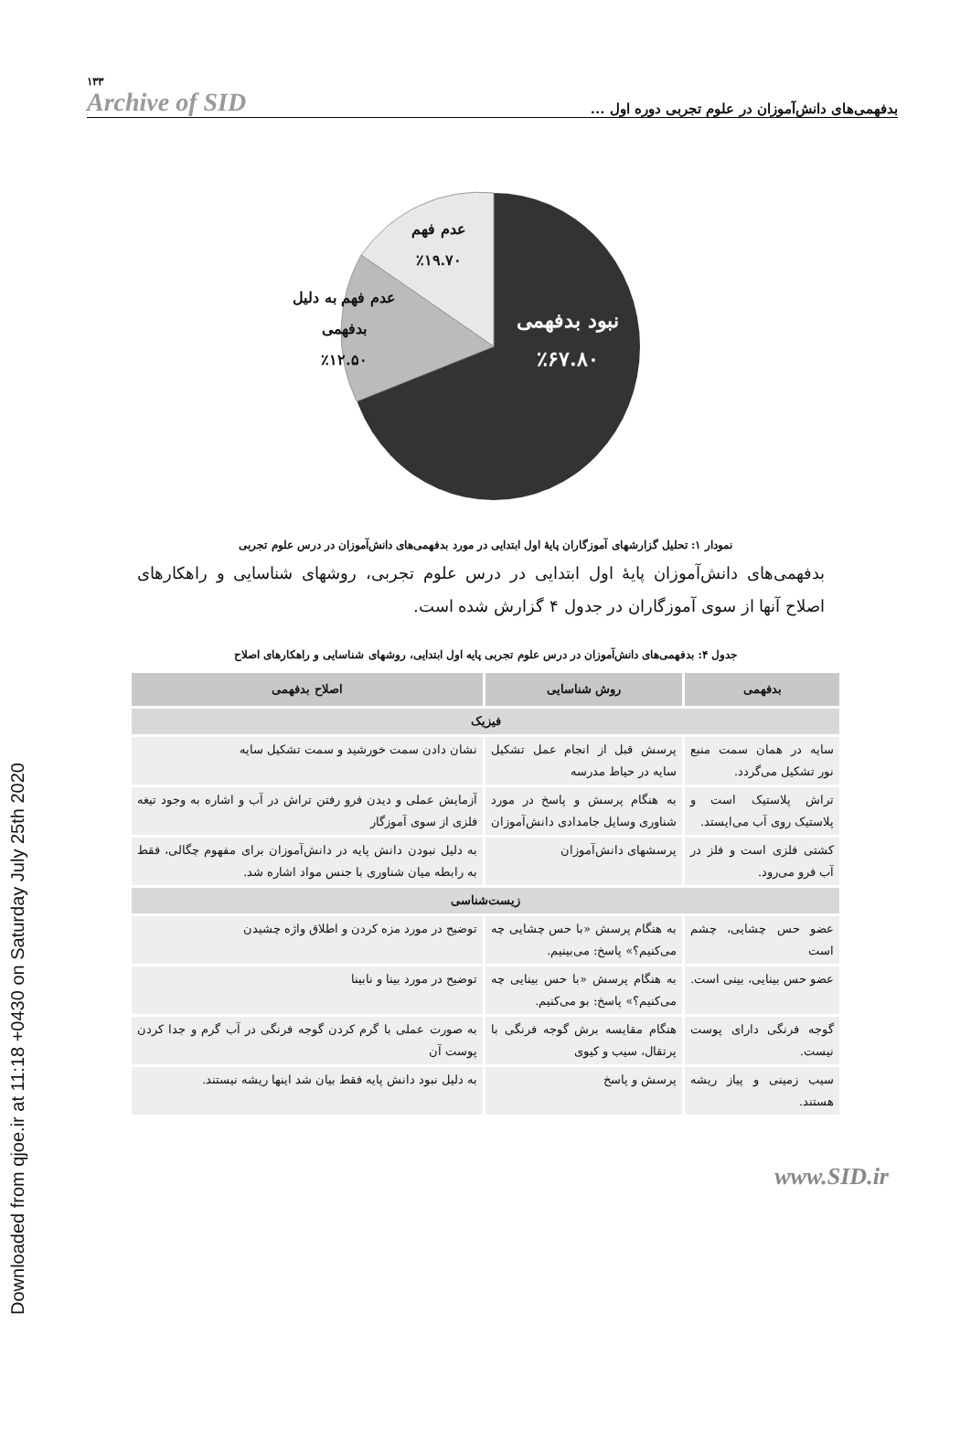Downloaded from qjoe.ir at 11:18 +0430 on Saturday July 25th 2020
۱۳۳
Archive of SID
بدفهمی‌های دانش‌آموزان در علوم تجربی دوره اول ...
عدم فهم
٪۱۹.۷۰
عدم فهم به دلیل
بدفهمی
٪۱۲.۵۰
نبود بدفهمی
٪۶۷.۸۰
نمودار ۱: تحلیل گزارشهای آموزگاران پایهٔ اول ابتدایی در مورد بدفهمی‌های دانش‌آموزان در درس علوم تجربی
بدفهمی‌های دانش‌آموزان پایهٔ اول ابتدایی در درس علوم تجربی، روشهای شناسایی و راهکارهای اصلاح آنها از سوی آموزگاران در جدول ۴ گزارش شده است.
جدول ۴: بدفهمی‌های دانش‌آموزان در درس علوم تجربی پایه اول ابتدایی، روشهای شناسایی و راهکارهای اصلاح
| بدفهمی | روش شناسایی | اصلاح بدفهمی |
| --- | --- | --- |
| فیزیک | | |
| سایه در همان سمت منبع نور تشکیل می‌گردد. | پرسش قبل از انجام عمل تشکیل سایه در حیاط مدرسه | نشان دادن سمت خورشید و سمت تشکیل سایه |
| تراش پلاستیک است و پلاستیک روی آب می‌ایستد. | به هنگام پرسش و پاسخ در مورد شناوری وسایل جامدادی دانش‌آموزان | آزمایش عملی و دیدن فرو رفتن تراش در آب و اشاره به وجود تیغه فلزی از سوی آموزگار |
| کشتی فلزی است و فلز در آب فرو می‌رود. | پرسشهای دانش‌آموزان | به دلیل نبودن دانش پایه در دانش‌آموزان برای مفهوم چگالی، فقط به رابطه میان شناوری با جنس مواد اشاره شد. |
| زیست‌شناسی | | |
| عضو حس چشایی، چشم است | به هنگام پرسش «با حس چشایی چه می‌کنیم؟» پاسخ: می‌بینیم. | توضیح در مورد مزه کردن و اطلاق واژه چشیدن |
| عضو حس بینایی، بینی است. | به هنگام پرسش «با حس بینایی چه می‌کنیم؟» پاسخ: بو می‌کنیم. | توضیح در مورد بینا و نابینا |
| گوجه فرنگی دارای پوست نیست. | هنگام مقایسه برش گوجه فرنگی با پرتقال، سیب و کیوی | به صورت عملی با گرم کردن گوجه فرنگی در آب گرم و جدا کردن پوست آن |
| سیب زمینی و پیاز ریشه هستند. | پرسش و پاسخ | به دلیل نبود دانش پایه فقط بیان شد اینها ریشه نیستند. |
www.SID.ir